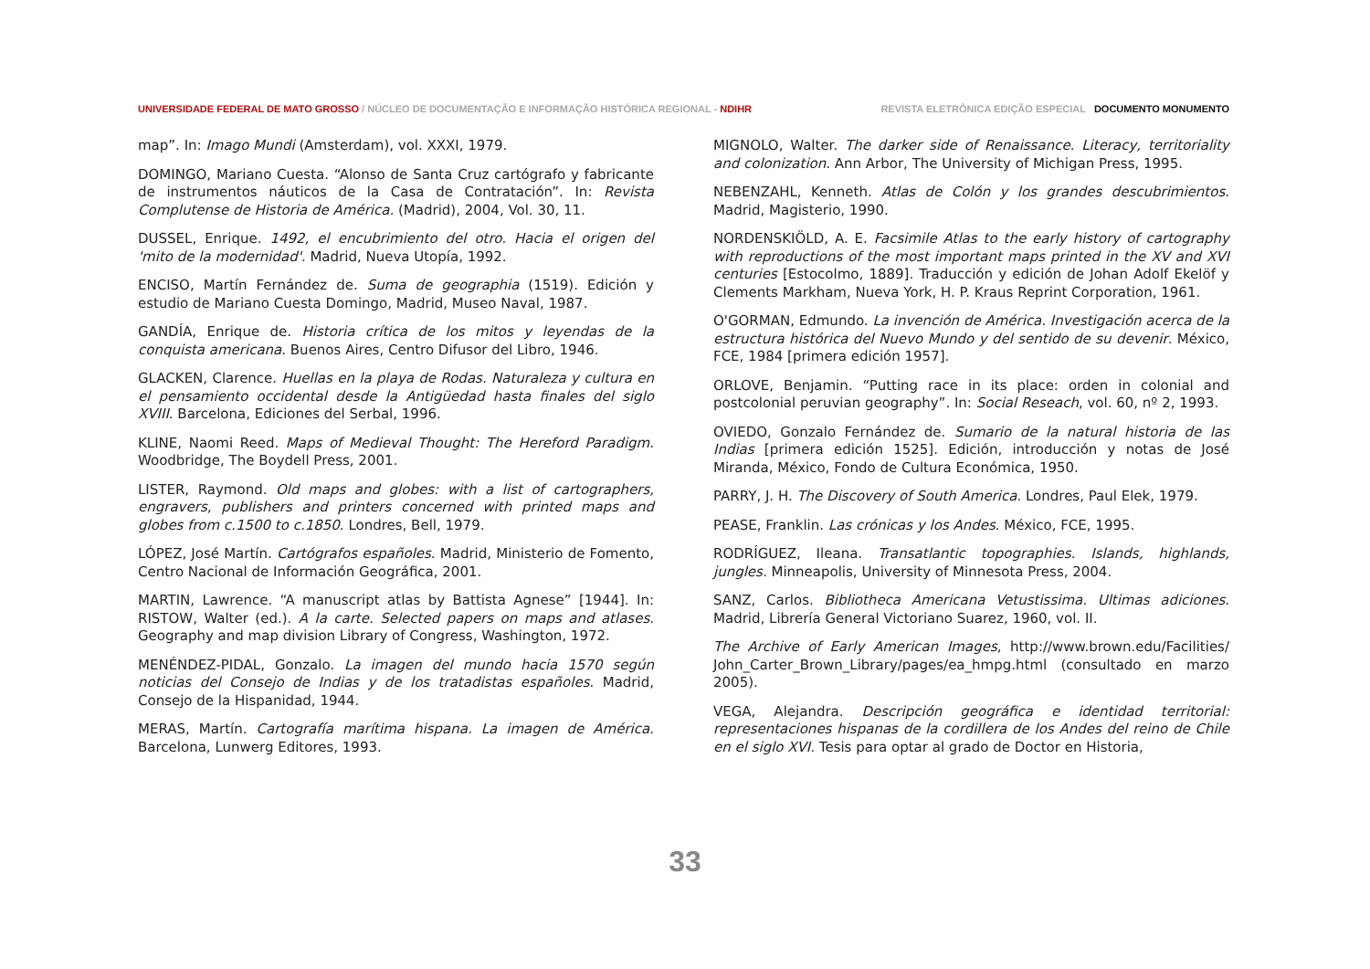UNIVERSIDADE FEDERAL DE MATO GROSSO / NÚCLEO DE DOCUMENTAÇÃO E INFORMAÇÃO HISTÓRICA REGIONAL - NDIHR
REVISTA ELETRÔNICA EDIÇÃO ESPECIAL DOCUMENTO MONUMENTO
map”. In: Imago Mundi (Amsterdam), vol. XXXI, 1979.
DOMINGO, Mariano Cuesta. “Alonso de Santa Cruz cartógrafo y fabricante de instrumentos náuticos de la Casa de Contratación”. In: Revista Complutense de Historia de América. (Madrid), 2004, Vol. 30, 11.
DUSSEL, Enrique. 1492, el encubrimiento del otro. Hacia el origen del 'mito de la modernidad'. Madrid, Nueva Utopía, 1992.
ENCISO, Martín Fernández de. Suma de geographia (1519). Edición y estudio de Mariano Cuesta Domingo, Madrid, Museo Naval, 1987.
GANDÍA, Enrique de. Historia crítica de los mitos y leyendas de la conquista americana. Buenos Aires, Centro Difusor del Libro, 1946.
GLACKEN, Clarence. Huellas en la playa de Rodas. Naturaleza y cultura en el pensamiento occidental desde la Antigüedad hasta finales del siglo XVIII. Barcelona, Ediciones del Serbal, 1996.
KLINE, Naomi Reed. Maps of Medieval Thought: The Hereford Paradigm. Woodbridge, The Boydell Press, 2001.
LISTER, Raymond. Old maps and globes: with a list of cartographers, engravers, publishers and printers concerned with printed maps and globes from c.1500 to c.1850. Londres, Bell, 1979.
LÓPEZ, José Martín. Cartógrafos españoles. Madrid, Ministerio de Fomento, Centro Nacional de Información Geográfica, 2001.
MARTIN, Lawrence. “A manuscript atlas by Battista Agnese” [1944]. In: RISTOW, Walter (ed.). A la carte. Selected papers on maps and atlases. Geography and map division Library of Congress, Washington, 1972.
MENÉNDEZ-PIDAL, Gonzalo. La imagen del mundo hacia 1570 según noticias del Consejo de Indias y de los tratadistas españoles. Madrid, Consejo de la Hispanidad, 1944.
MERAS, Martín. Cartografía marítima hispana. La imagen de América. Barcelona, Lunwerg Editores, 1993.
MIGNOLO, Walter. The darker side of Renaissance. Literacy, territoriality and colonization. Ann Arbor, The University of Michigan Press, 1995.
NEBENZAHL, Kenneth. Atlas de Colón y los grandes descubrimientos. Madrid, Magisterio, 1990.
NORDENSKIÖLD, A. E. Facsimile Atlas to the early history of cartography with reproductions of the most important maps printed in the XV and XVI centuries [Estocolmo, 1889]. Traducción y edición de Johan Adolf Ekelöf y Clements Markham, Nueva York, H. P. Kraus Reprint Corporation, 1961.
O'GORMAN, Edmundo. La invención de América. Investigación acerca de la estructura histórica del Nuevo Mundo y del sentido de su devenir. México, FCE, 1984 [primera edición 1957].
ORLOVE, Benjamin. “Putting race in its place: orden in colonial and postcolonial peruvian geography”. In: Social Reseach, vol. 60, nº 2, 1993.
OVIEDO, Gonzalo Fernández de. Sumario de la natural historia de las Indias [primera edición 1525]. Edición, introducción y notas de José Miranda, México, Fondo de Cultura Económica, 1950.
PARRY, J. H. The Discovery of South America. Londres, Paul Elek, 1979.
PEASE, Franklin. Las crónicas y los Andes. México, FCE, 1995.
RODRÍGUEZ, Ileana. Transatlantic topographies. Islands, highlands, jungles. Minneapolis, University of Minnesota Press, 2004.
SANZ, Carlos. Bibliotheca Americana Vetustissima. Ultimas adiciones. Madrid, Librería General Victoriano Suarez, 1960, vol. II.
The Archive of Early American Images, http://www.brown.edu/Facilities/ John_Carter_Brown_Library/pages/ea_hmpg.html (consultado en marzo 2005).
VEGA, Alejandra. Descripción geográfica e identidad territorial: representaciones hispanas de la cordillera de los Andes del reino de Chile en el siglo XVI. Tesis para optar al grado de Doctor en Historia,
33